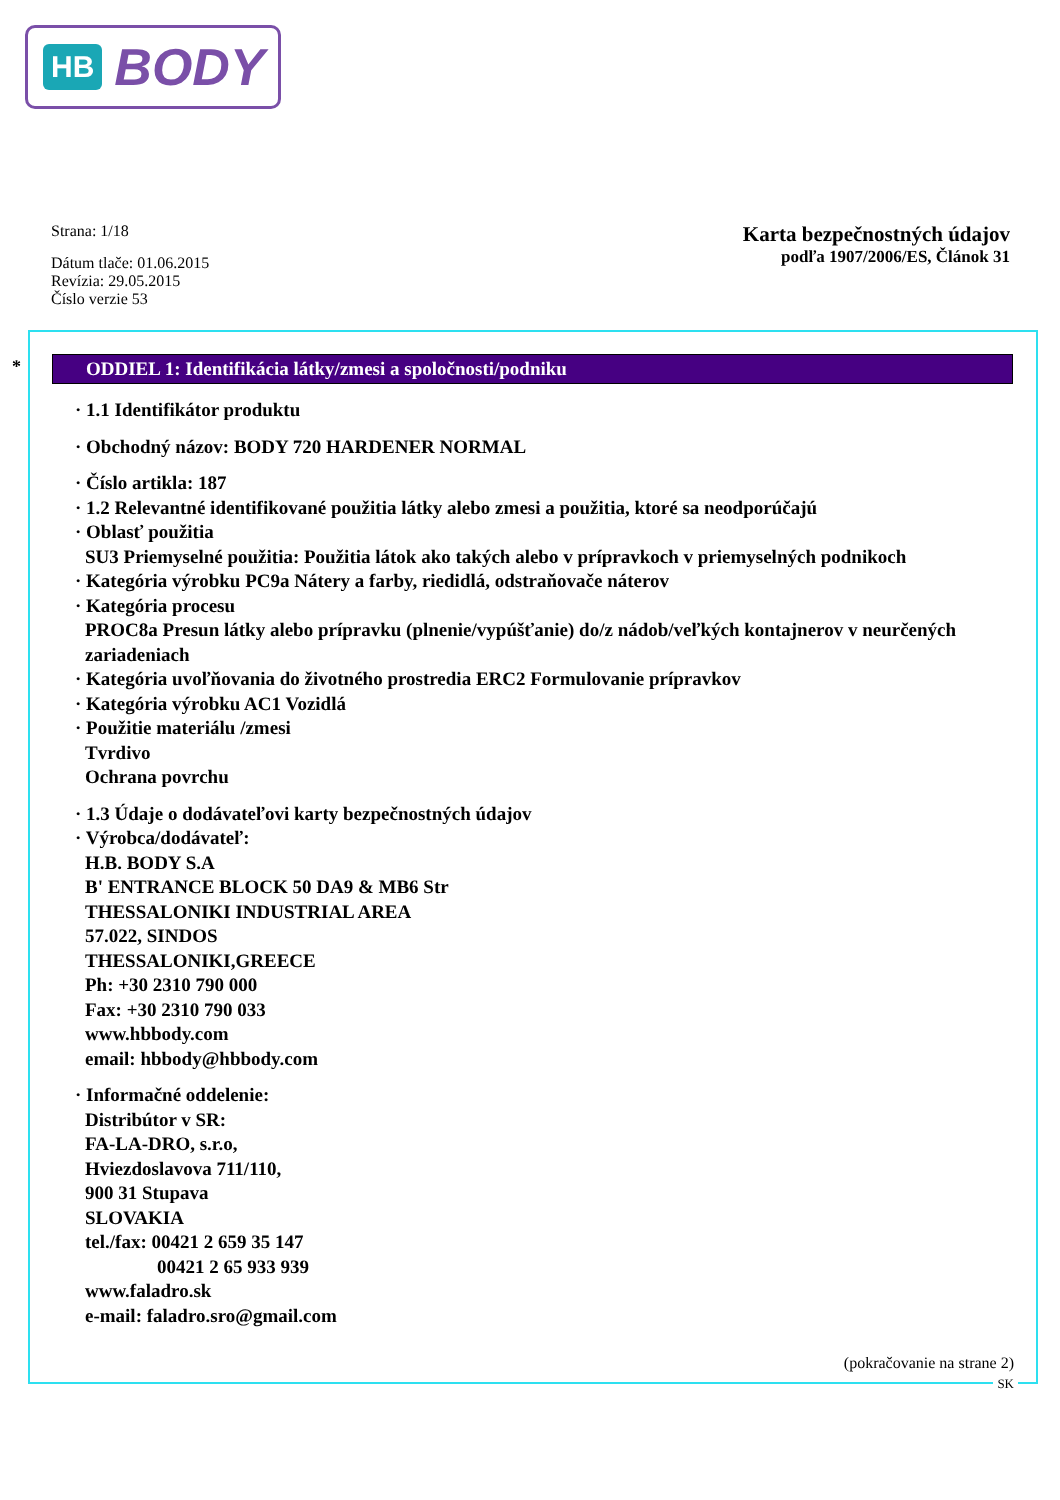HB BODY
Strana: 1/18
Dátum tlače: 01.06.2015
Revízia: 29.05.2015
Číslo verzie 53
Karta bezpečnostných údajov
podľa 1907/2006/ES, Článok 31
*
ODDIEL 1: Identifikácia látky/zmesi a spoločnosti/podniku
· 1.1 Identifikátor produktu
· Obchodný názov: BODY 720 HARDENER NORMAL
· Číslo artikla: 187
· 1.2 Relevantné identifikované použitia látky alebo zmesi a použitia, ktoré sa neodporúčajú
· Oblasť použitia
SU3 Priemyselné použitia: Použitia látok ako takých alebo v prípravkoch v priemyselných podnikoch
· Kategória výrobku PC9a Nátery a farby, riedidlá, odstraňovače náterov
· Kategória procesu
PROC8a Presun látky alebo prípravku (plnenie/vypúšťanie) do/z nádob/veľkých kontajnerov v neurčených zariadeniach
· Kategória uvoľňovania do životného prostredia ERC2 Formulovanie prípravkov
· Kategória výrobku AC1 Vozidlá
· Použitie materiálu /zmesi
Tvrdivo
Ochrana povrchu
· 1.3 Údaje o dodávateľovi karty bezpečnostných údajov
· Výrobca/dodávateľ:
H.B. BODY S.A
B' ENTRANCE BLOCK 50 DA9 & MB6 Str
THESSALONIKI INDUSTRIAL AREA
57.022, SINDOS
THESSALONIKI,GREECE
Ph: +30 2310 790 000
Fax: +30 2310 790 033
www.hbbody.com
email: hbbody@hbbody.com
· Informačné oddelenie:
Distribútor v SR:
FA-LA-DRO, s.r.o,
Hviezdoslavova 711/110,
900 31 Stupava
SLOVAKIA
tel./fax: 00421 2 659 35 147
00421 2 65 933 939
www.faladro.sk
e-mail: faladro.sro@gmail.com
(pokračovanie na strane 2)
SK